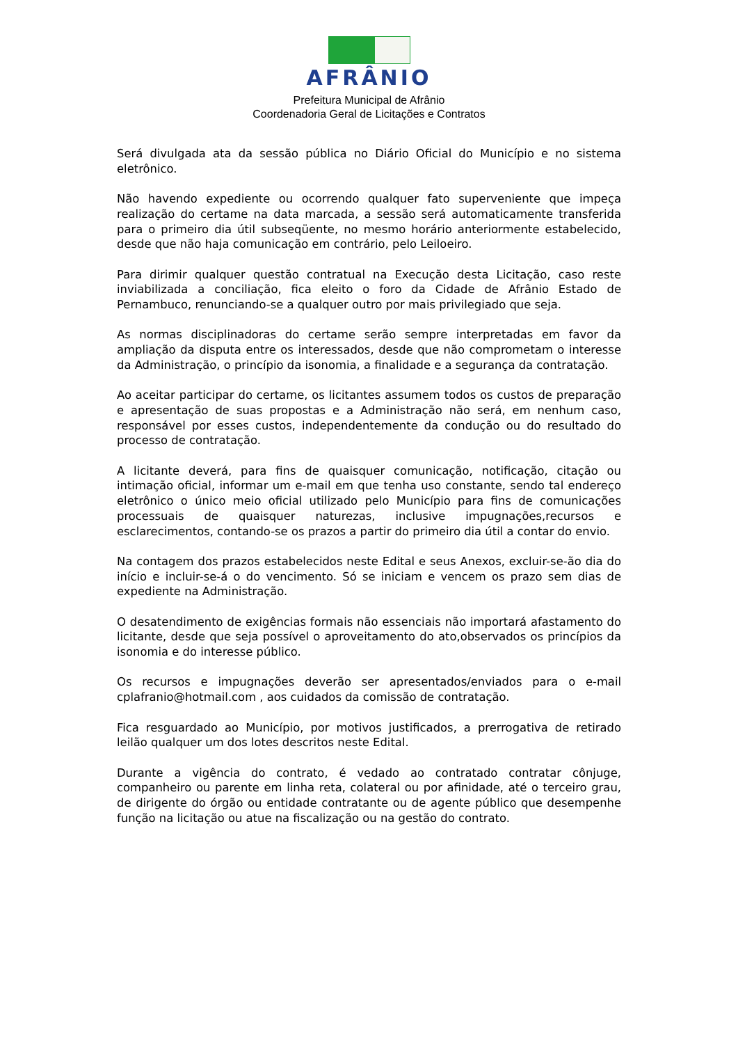AFRÂNIO
Prefeitura Municipal de Afrânio
Coordenadoria Geral de Licitações e Contratos
Será divulgada ata da sessão pública no Diário Oficial do Município e no sistema eletrônico.
Não havendo expediente ou ocorrendo qualquer fato superveniente que impeça realização do certame na data marcada, a sessão será automaticamente transferida para o primeiro dia útil subseqüente, no mesmo horário anteriormente estabelecido, desde que não haja comunicação em contrário, pelo Leiloeiro.
Para dirimir qualquer questão contratual na Execução desta Licitação, caso reste inviabilizada a conciliação, fica eleito o foro da Cidade de Afrânio Estado de Pernambuco, renunciando-se a qualquer outro por mais privilegiado que seja.
As normas disciplinadoras do certame serão sempre interpretadas em favor da ampliação da disputa entre os interessados, desde que não comprometam o interesse da Administração, o princípio da isonomia, a finalidade e a segurança da contratação.
Ao aceitar participar do certame, os licitantes assumem todos os custos de preparação e apresentação de suas propostas e a Administração não será, em nenhum caso, responsável por esses custos, independentemente da condução ou do resultado do processo de contratação.
A licitante deverá, para fins de quaisquer comunicação, notificação, citação ou intimação oficial, informar um e-mail em que tenha uso constante, sendo tal endereço eletrônico o único meio oficial utilizado pelo Município para fins de comunicações processuais de quaisquer naturezas, inclusive impugnações,recursos e esclarecimentos, contando-se os prazos a partir do primeiro dia útil a contar do envio.
Na contagem dos prazos estabelecidos neste Edital e seus Anexos, excluir-se-ão dia do início e incluir-se-á o do vencimento. Só se iniciam e vencem os prazo sem dias de expediente na Administração.
O desatendimento de exigências formais não essenciais não importará afastamento do licitante, desde que seja possível o aproveitamento do ato,observados os princípios da isonomia e do interesse público.
Os recursos e impugnações deverão ser apresentados/enviados para o e-mail cplafranio@hotmail.com , aos cuidados da comissão de contratação.
Fica resguardado ao Município, por motivos justificados, a prerrogativa de retirado leilão qualquer um dos lotes descritos neste Edital.
Durante a vigência do contrato, é vedado ao contratado contratar cônjuge, companheiro ou parente em linha reta, colateral ou por afinidade, até o terceiro grau, de dirigente do órgão ou entidade contratante ou de agente público que desempenhe função na licitação ou atue na fiscalização ou na gestão do contrato.